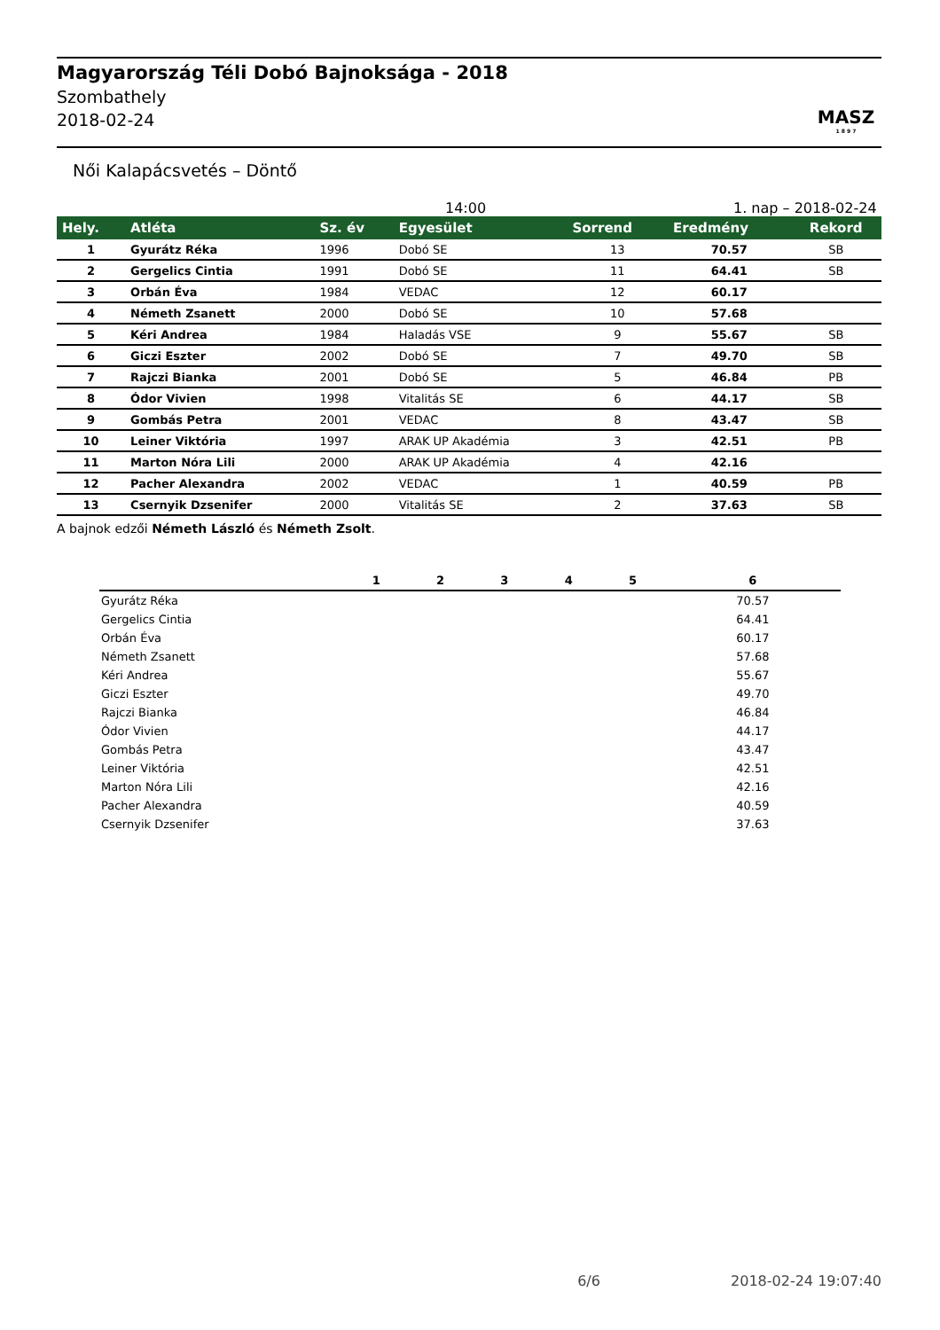Magyarország Téli Dobó Bajnoksága - 2018
Szombathely
2018-02-24
MASZ
1 8 9 7
Női Kalapácsvetés – Döntő
14:00 1. nap – 2018-02-24
| Hely. | Atléta | Sz. év | Egyesület | Sorrend | Eredmény | Rekord |
| --- | --- | --- | --- | --- | --- | --- |
| 1 | Gyurátz Réka | 1996 | Dobó SE | 13 | 70.57 | SB |
| 2 | Gergelics Cintia | 1991 | Dobó SE | 11 | 64.41 | SB |
| 3 | Orbán Éva | 1984 | VEDAC | 12 | 60.17 | |
| 4 | Németh Zsanett | 2000 | Dobó SE | 10 | 57.68 | |
| 5 | Kéri Andrea | 1984 | Haladás VSE | 9 | 55.67 | SB |
| 6 | Giczi Eszter | 2002 | Dobó SE | 7 | 49.70 | SB |
| 7 | Rajczi Bianka | 2001 | Dobó SE | 5 | 46.84 | PB |
| 8 | Ódor Vivien | 1998 | Vitalitás SE | 6 | 44.17 | SB |
| 9 | Gombás Petra | 2001 | VEDAC | 8 | 43.47 | SB |
| 10 | Leiner Viktória | 1997 | ARAK UP Akadémia | 3 | 42.51 | PB |
| 11 | Marton Nóra Lili | 2000 | ARAK UP Akadémia | 4 | 42.16 | |
| 12 | Pacher Alexandra | 2002 | VEDAC | 1 | 40.59 | PB |
| 13 | Csernyik Dzsenifer | 2000 | Vitalitás SE | 2 | 37.63 | SB |
A bajnok edzői Németh László és Németh Zsolt.
| | 1 | 2 | 3 | 4 | 5 | 6 |
| --- | --- | --- | --- | --- | --- | --- |
| Gyurátz Réka | | | | | | 70.57 |
| Gergelics Cintia | | | | | | 64.41 |
| Orbán Éva | | | | | | 60.17 |
| Németh Zsanett | | | | | | 57.68 |
| Kéri Andrea | | | | | | 55.67 |
| Giczi Eszter | | | | | | 49.70 |
| Rajczi Bianka | | | | | | 46.84 |
| Ódor Vivien | | | | | | 44.17 |
| Gombás Petra | | | | | | 43.47 |
| Leiner Viktória | | | | | | 42.51 |
| Marton Nóra Lili | | | | | | 42.16 |
| Pacher Alexandra | | | | | | 40.59 |
| Csernyik Dzsenifer | | | | | | 37.63 |
6/6 2018-02-24 19:07:40